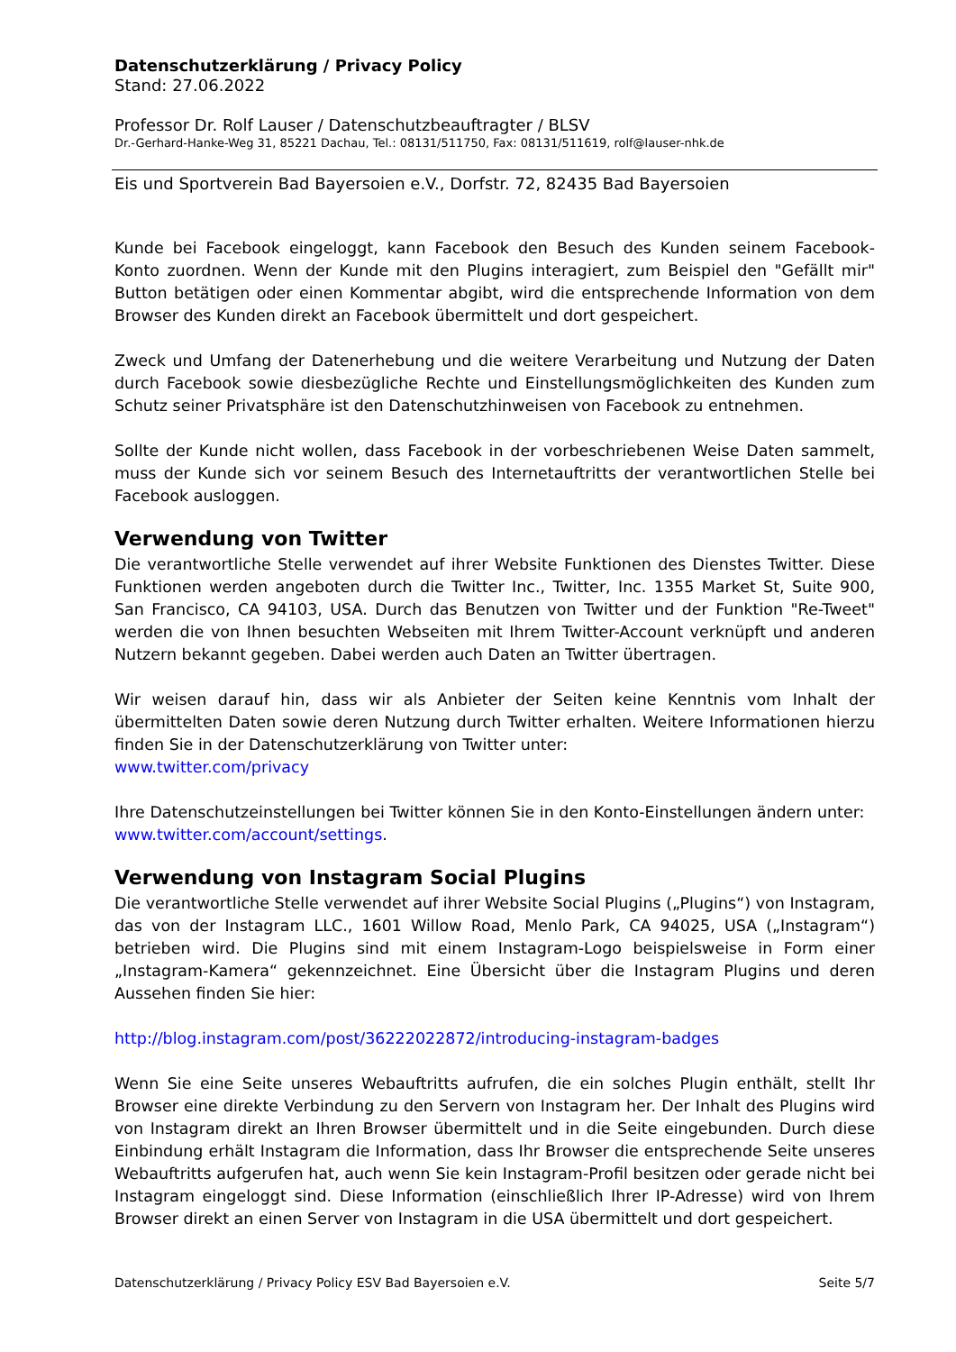Datenschutzerklärung / Privacy Policy
Stand: 27.06.2022
Professor Dr. Rolf Lauser / Datenschutzbeauftragter / BLSV
Dr.-Gerhard-Hanke-Weg 31, 85221 Dachau, Tel.: 08131/511750, Fax: 08131/511619, rolf@lauser-nhk.de
Eis und Sportverein Bad Bayersoien e.V., Dorfstr. 72, 82435 Bad Bayersoien
Kunde bei Facebook eingeloggt, kann Facebook den Besuch des Kunden seinem Facebook-Konto zuordnen. Wenn der Kunde mit den Plugins interagiert, zum Beispiel den "Gefällt mir" Button betätigen oder einen Kommentar abgibt, wird die entsprechende Information von dem Browser des Kunden direkt an Facebook übermittelt und dort gespeichert.
Zweck und Umfang der Datenerhebung und die weitere Verarbeitung und Nutzung der Daten durch Facebook sowie diesbezügliche Rechte und Einstellungsmöglichkeiten des Kunden zum Schutz seiner Privatsphäre ist den Datenschutzhinweisen von Facebook zu entnehmen.
Sollte der Kunde nicht wollen, dass Facebook in der vorbeschriebenen Weise Daten sammelt, muss der Kunde sich vor seinem Besuch des Internetauftritts der verantwortlichen Stelle bei Facebook ausloggen.
Verwendung von Twitter
Die verantwortliche Stelle verwendet auf ihrer Website Funktionen des Dienstes Twitter. Diese Funktionen werden angeboten durch die Twitter Inc., Twitter, Inc. 1355 Market St, Suite 900, San Francisco, CA 94103, USA. Durch das Benutzen von Twitter und der Funktion "Re-Tweet" werden die von Ihnen besuchten Webseiten mit Ihrem Twitter-Account verknüpft und anderen Nutzern bekannt gegeben. Dabei werden auch Daten an Twitter übertragen.
Wir weisen darauf hin, dass wir als Anbieter der Seiten keine Kenntnis vom Inhalt der übermittelten Daten sowie deren Nutzung durch Twitter erhalten. Weitere Informationen hierzu finden Sie in der Datenschutzerklärung von Twitter unter:
www.twitter.com/privacy
Ihre Datenschutzeinstellungen bei Twitter können Sie in den Konto-Einstellungen ändern unter:
www.twitter.com/account/settings.
Verwendung von Instagram Social Plugins
Die verantwortliche Stelle verwendet auf ihrer Website Social Plugins („Plugins“) von Instagram, das von der Instagram LLC., 1601 Willow Road, Menlo Park, CA 94025, USA („Instagram“) betrieben wird. Die Plugins sind mit einem Instagram-Logo beispielsweise in Form einer „Instagram-Kamera“ gekennzeichnet. Eine Übersicht über die Instagram Plugins und deren Aussehen finden Sie hier:
http://blog.instagram.com/post/36222022872/introducing-instagram-badges
Wenn Sie eine Seite unseres Webauftritts aufrufen, die ein solches Plugin enthält, stellt Ihr Browser eine direkte Verbindung zu den Servern von Instagram her. Der Inhalt des Plugins wird von Instagram direkt an Ihren Browser übermittelt und in die Seite eingebunden. Durch diese Einbindung erhält Instagram die Information, dass Ihr Browser die entsprechende Seite unseres Webauftritts aufgerufen hat, auch wenn Sie kein Instagram-Profil besitzen oder gerade nicht bei Instagram eingeloggt sind. Diese Information (einschließlich Ihrer IP-Adresse) wird von Ihrem Browser direkt an einen Server von Instagram in die USA übermittelt und dort gespeichert.
Datenschutzerklärung / Privacy Policy ESV Bad Bayersoien e.V. Seite 5/7